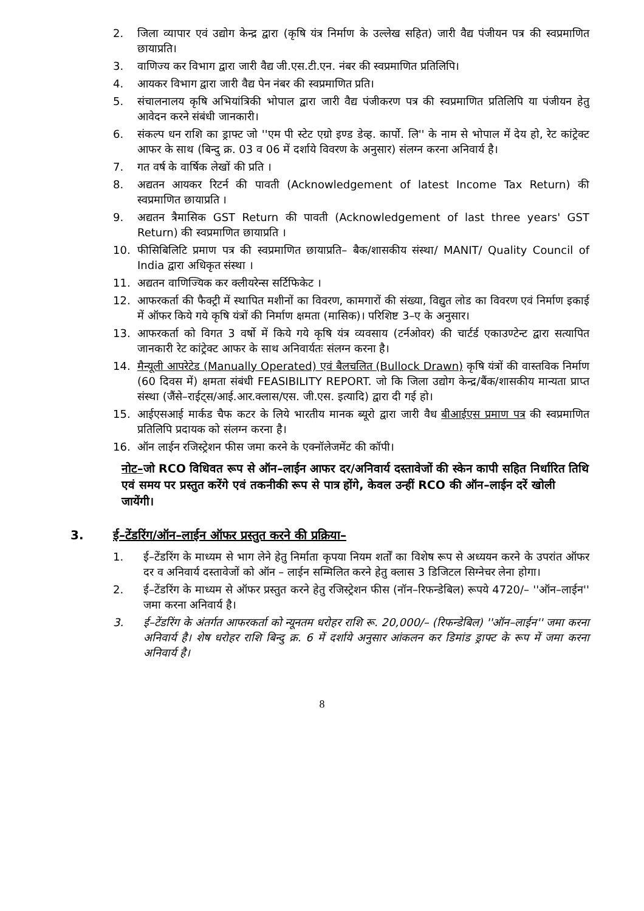2. जिला व्यापार एवं उद्योग केन्द्र द्वारा (कृषि यंत्र निर्माण के उल्लेख सहित) जारी वैद्य पंजीयन पत्र की स्वप्रमाणित छायाप्रति।
3. वाणिज्य कर विभाग द्वारा जारी वैद्य जी.एस.टी.एन. नंबर की स्वप्रमाणित प्रतिलिपि।
4. आयकर विभाग द्वारा जारी वैद्य पेन नंबर की स्वप्रमाणित प्रति।
5. संचालनालय कृषि अभियांत्रिकी भोपाल द्वारा जारी वैद्य पंजीकरण पत्र की स्वप्रमाणित प्रतिलिपि या पंजीयन हेतु आवेदन करने संबंधी जानकारी।
6. संकल्प धन राशि का ड्राफ्ट जो ''एम पी स्टेट एग्रो इण्ड डेव्ह. कार्पो. लि'' के नाम से भोपाल में देय हो, रेट कांट्रेक्ट आफर के साथ (बिन्दु क्र. 03 व 06 में दर्शाये विवरण के अनुसार) संलग्न करना अनिवार्य है।
7. गत वर्ष के वार्षिक लेखों की प्रति ।
8. अद्यतन आयकर रिटर्न की पावती (Acknowledgement of latest Income Tax Return) की स्वप्रमाणित छायाप्रति ।
9. अद्यतन त्रैमासिक GST Return की पावती (Acknowledgement of last three years' GST Return) की स्वप्रमाणित छायाप्रति ।
10. फीसिबिलिटि प्रमाण पत्र की स्वप्रमाणित छायाप्रति– बैक/शासकीय संस्था/ MANIT/ Quality Council of India द्वारा अधिकृत संस्था ।
11. अद्यतन वाणिज्यिक कर क्लीयरेन्स सर्टिफिकेट ।
12. आफरकर्ता की फैक्ट्री में स्थापित मशीनों का विवरण, कामगारों की संख्या, विद्युत लोड का विवरण एवं निर्माण इकाई में ऑफर किये गये कृषि यंत्रों की निर्माण क्षमता (मासिक)। परिशिष्ट 3–ए के अनुसार।
13. आफरकर्ता को विगत 3 वर्षो में किये गये कृषि यंत्र व्यवसाय (टर्नओवर) की चार्टर्ड एकाउण्टेन्ट द्वारा सत्यापित जानकारी रेट कांट्रेक्ट आफर के साथ अनिवार्यतः संलग्न करना है।
14. मैन्यूली आपरेटेड (Manually Operated) एवं बैलचलित (Bullock Drawn) कृषि यंत्रों की वास्तविक निर्माण (60 दिवस में) क्षमता संबंधी FEASIBILITY REPORT. जो कि जिला उद्योग केन्द्र/बैंक/शासकीय मान्यता प्राप्त संस्था (जैंसे–राईट्स/आई.आर.क्लास/एस. जी.एस. इत्यादि) द्वारा दी गई हो।
15. आईएसआई मार्कड चैफ कटर के लिये भारतीय मानक ब्यूरो द्वारा जारी वैध बीआईएस प्रमाण पत्र की स्वप्रमाणित प्रतिलिपि प्रदायक को संलग्न करना है।
16. ऑन लाईन रजिस्ट्रेशन फीस जमा करने के एक्नॉलेजमेंट की कॉपी।
नोट–जो RCO विधिवत रूप से ऑन–लाईन आफर दर/अनिवार्य दस्तावेजों की स्केन कापी सहित निर्धारित तिथि एवं समय पर प्रस्तुत करेंगे एवं तकनीकी रूप से पात्र होंगे, केवल उन्हीं RCO की ऑन–लाईन दरें खोली जायेंगी।
3. ई–टेंडरिंग/ऑन–लाईन ऑफर प्रस्तुत करने की प्रक्रिया–
1. ई–टेंडरिंग के माध्यम से भाग लेने हेतु निर्माता कृपया नियम शर्तों का विशेष रूप से अध्ययन करने के उपरांत ऑफर दर व अनिवार्य दस्तावेजों को ऑन – लाईन सम्मिलित करने हेतु क्लास 3 डिजिटल सिग्नेचर लेना होगा।
2. ई–टेंडरिंग के माध्यम से ऑफर प्रस्तुत करने हेतु रजिस्ट्रेशन फीस (नॉन–रिफन्डेबिल) रूपये 4720/– ''ऑन–लाईन'' जमा करना अनिवार्य है।
3. ई–टेंडरिंग के अंतर्गत आफरकर्ता को न्यूनतम धरोहर राशि रू. 20,000/– (रिफन्डेबिल) ''ऑन–लाईन'' जमा करना अनिवार्य है। शेष धरोहर राशि बिन्दु क्र. 6 में दर्शाये अनुसार आंकलन कर डिमांड ड्राफ्ट के रूप में जमा करना अनिवार्य है।
8